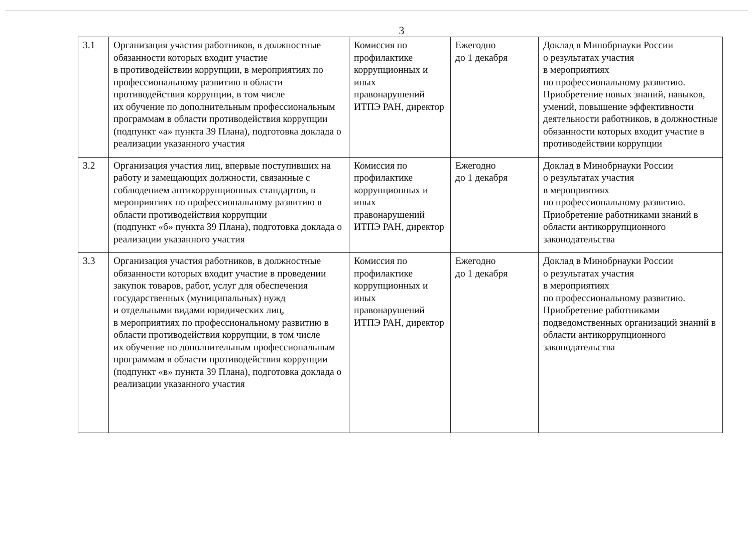3
| 3.1 | Организация участия работников, в должностные обязанности которых входит участие в противодействии коррупции, в мероприятиях по профессиональному развитию в области противодействия коррупции, в том числе их обучение по дополнительным профессиональным программам в области противодействия коррупции (подпункт «а» пункта 39 Плана), подготовка доклада о реализации указанного участия | Комиссия по профилактике коррупционных и иных правонарушений ИТПЭ РАН, директор | Ежегодно до 1 декабря | Доклад в Минобрнауки России о результатах участия в мероприятиях по профессиональному развитию. Приобретение новых знаний, навыков, умений, повышение эффективности деятельности работников, в должностные обязанности которых входит участие в противодействии коррупции |
| 3.2 | Организация участия лиц, впервые поступивших на работу и замещающих должности, связанные с соблюдением антикоррупционных стандартов, в мероприятиях по профессиональному развитию в области противодействия коррупции (подпункт «б» пункта 39 Плана), подготовка доклада о реализации указанного участия | Комиссия по профилактике коррупционных и иных правонарушений ИТПЭ РАН, директор | Ежегодно до 1 декабря | Доклад в Минобрнауки России о результатах участия в мероприятиях по профессиональному развитию. Приобретение работниками знаний в области антикоррупционного законодательства |
| 3.3 | Организация участия работников, в должностные обязанности которых входит участие в проведении закупок товаров, работ, услуг для обеспечения государственных (муниципальных) нужд и отдельными видами юридических лиц, в мероприятиях по профессиональному развитию в области противодействия коррупции, в том числе их обучение по дополнительным профессиональным программам в области противодействия коррупции (подпункт «в» пункта 39 Плана), подготовка доклада о реализации указанного участия | Комиссия по профилактике коррупционных и иных правонарушений ИТПЭ РАН, директор | Ежегодно до 1 декабря | Доклад в Минобрнауки России о результатах участия в мероприятиях по профессиональному развитию. Приобретение работниками подведомственных организаций знаний в области антикоррупционного законодательства |